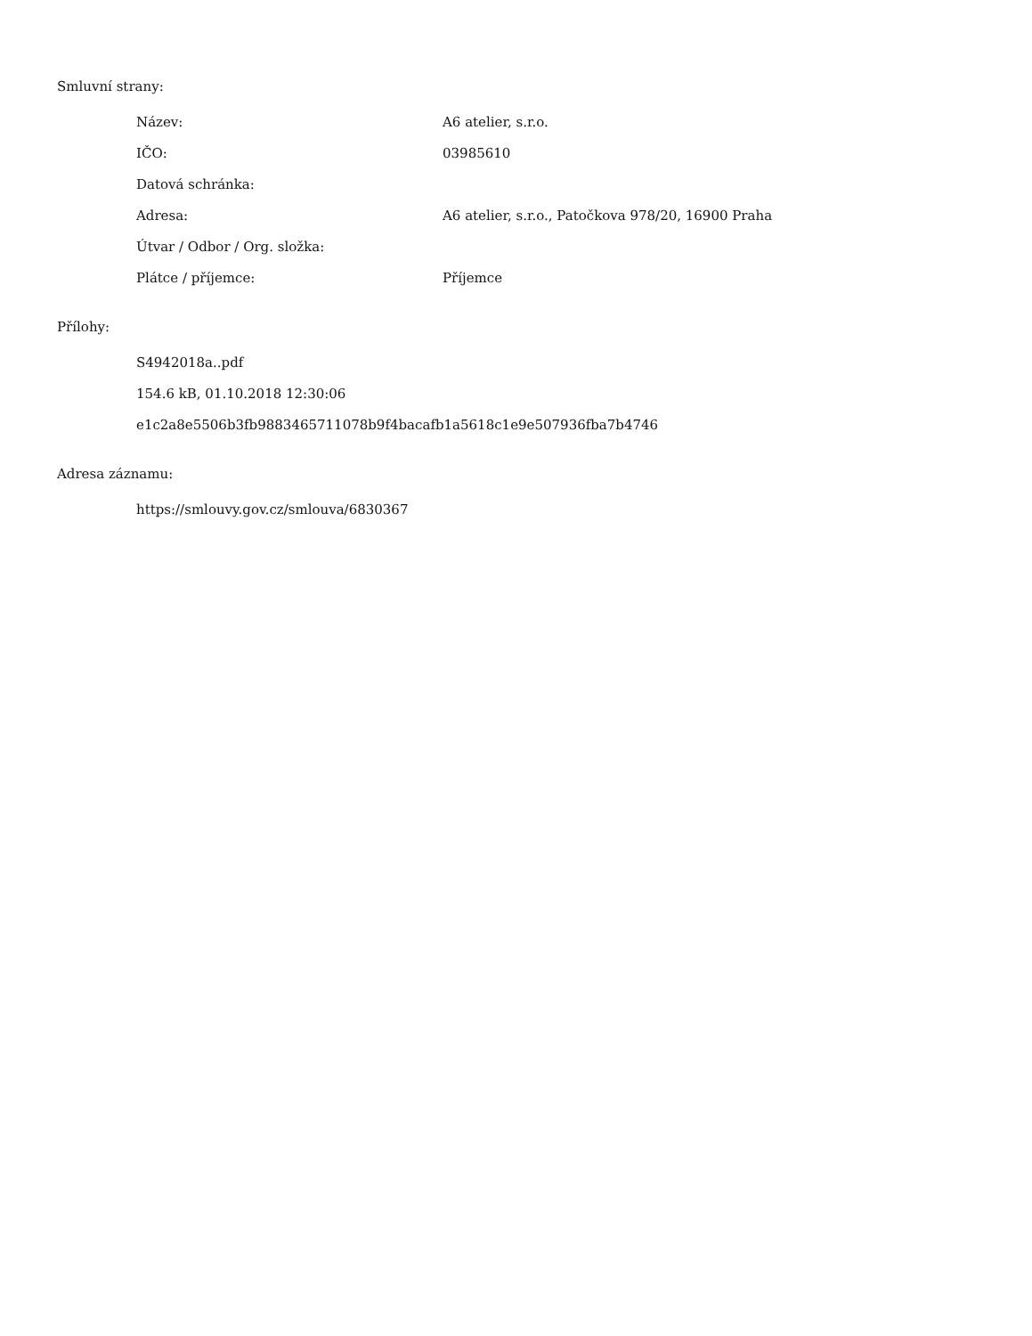Smluvní strany:
| Název: | A6 atelier, s.r.o. |
| IČO: | 03985610 |
| Datová schránka: | |
| Adresa: | A6 atelier, s.r.o., Patočkova 978/20, 16900 Praha |
| Útvar / Odbor / Org. složka: | |
| Plátce / příjemce: | Příjemce |
Přílohy:
S4942018a..pdf
154.6 kB, 01.10.2018 12:30:06
e1c2a8e5506b3fb9883465711078b9f4bacafb1a5618c1e9e507936fba7b4746
Adresa záznamu:
https://smlouvy.gov.cz/smlouva/6830367